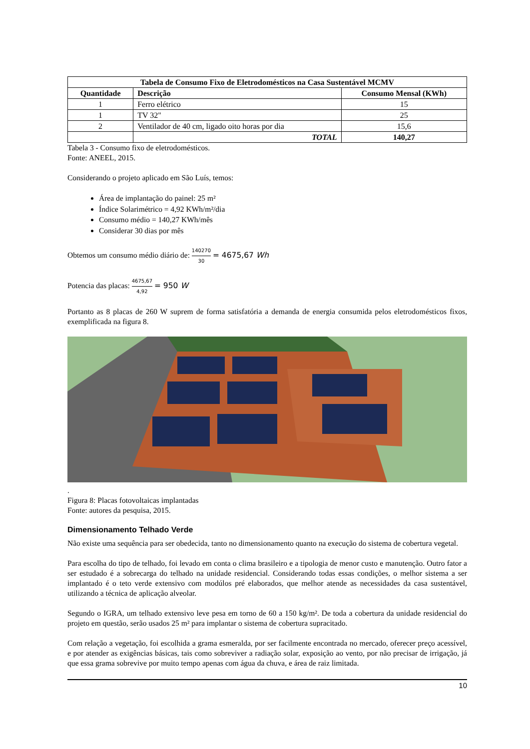| Tabela de Consumo Fixo de Eletrodomésticos na Casa Sustentável MCMV | | |
| --- | --- | --- |
| Quantidade | Descrição | Consumo Mensal (KWh) |
| 1 | Ferro elétrico | 15 |
| 1 | TV 32" | 25 |
| 2 | Ventilador de 40 cm, ligado oito horas por dia | 15,6 |
| | TOTAL | 140,27 |
Tabela 3 - Consumo fixo de eletrodomésticos.
Fonte: ANEEL, 2015.
Considerando o projeto aplicado em São Luís, temos:
Área de implantação do painel: 25 m²
Índice Solarimétrico = 4,92 KWh/m²/dia
Consumo médio = 140,27 KWh/mês
Considerar 30 dias por mês
Obtemos um consumo médio diário de: 140270 30 = 4675,67 Wh
Potencia das placas: 4675,67 4,92 = 950 W
Portanto as 8 placas de 260 W suprem de forma satisfatória a demanda de energia consumida pelos eletrodomésticos fixos, exemplificada na figura 8.
.
Figura 8: Placas fotovoltaicas implantadas
Fonte: autores da pesquisa, 2015.
Dimensionamento Telhado Verde
Não existe uma sequência para ser obedecida, tanto no dimensionamento quanto na execução do sistema de cobertura vegetal.
Para escolha do tipo de telhado, foi levado em conta o clima brasileiro e a tipologia de menor custo e manutenção. Outro fator a ser estudado é a sobrecarga do telhado na unidade residencial. Considerando todas essas condições, o melhor sistema a ser implantado é o teto verde extensivo com modúlos pré elaborados, que melhor atende as necessidades da casa sustentável, utilizando a técnica de aplicação alveolar.
Segundo o IGRA, um telhado extensivo leve pesa em torno de 60 a 150 kg/m². De toda a cobertura da unidade residencial do projeto em questão, serão usados 25 m² para implantar o sistema de cobertura supracitado.
Com relação a vegetação, foi escolhida a grama esmeralda, por ser facilmente encontrada no mercado, oferecer preço acessível, e por atender as exigências básicas, tais como sobreviver a radiação solar, exposição ao vento, por não precisar de irrigação, já que essa grama sobrevive por muito tempo apenas com água da chuva, e área de raiz limitada.
10